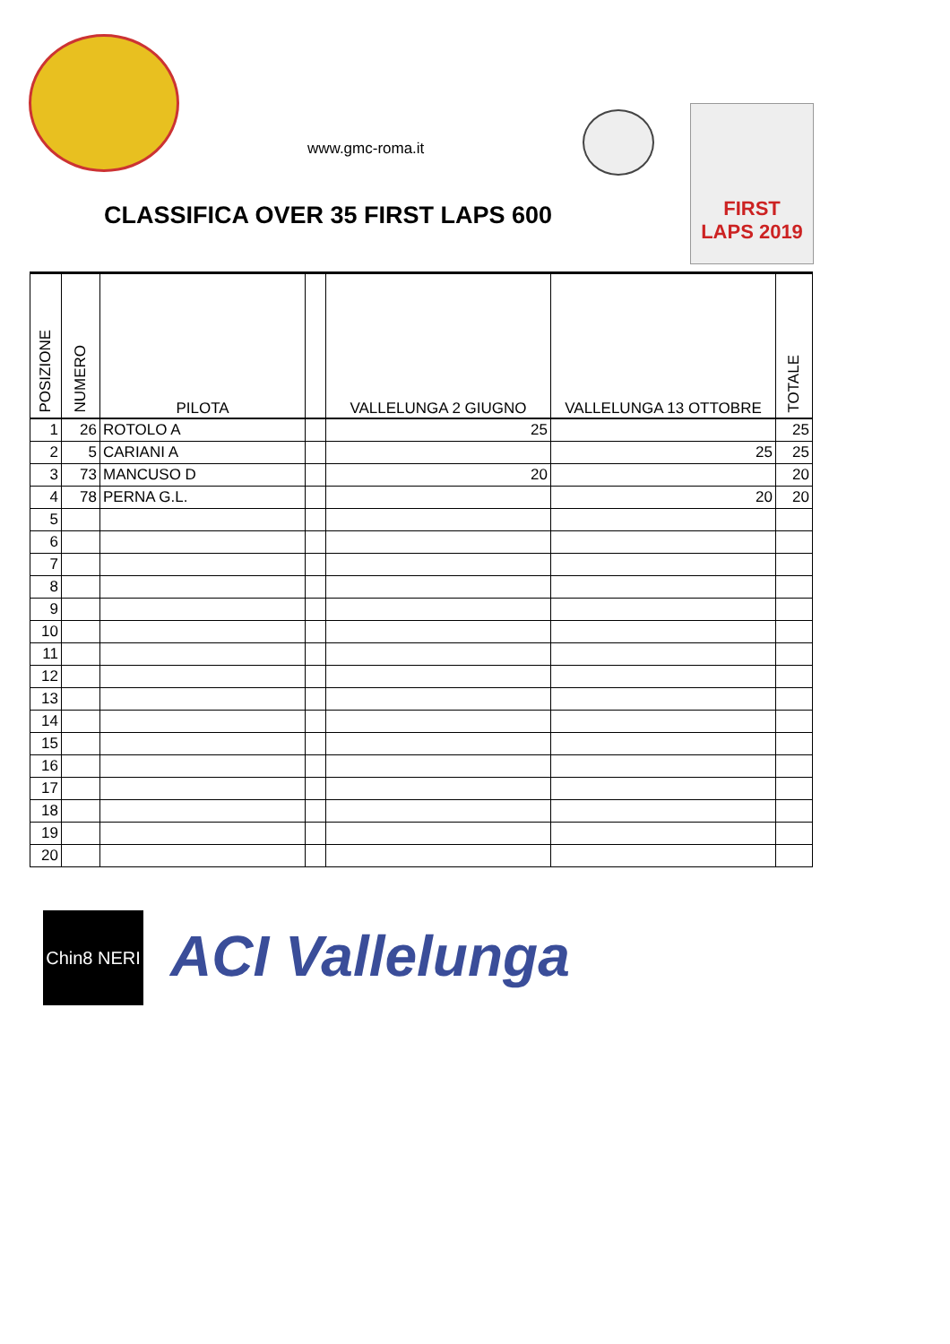www.gmc-roma.it
FIRST
LAPS 2019
CLASSIFICA OVER 35 FIRST LAPS 600
| POSIZIONE | NUMERO | PILOTA | | VALLELUNGA 2 GIUGNO | VALLELUNGA 13 OTTOBRE | TOTALE |
| --- | --- | --- | --- | --- | --- | --- |
| 1 | 26 | ROTOLO A | | 25 | | 25 |
| 2 | 5 | CARIANI A | | | 25 | 25 |
| 3 | 73 | MANCUSO D | | 20 | | 20 |
| 4 | 78 | PERNA G.L. | | | 20 | 20 |
| 5 | | | | | | |
| 6 | | | | | | |
| 7 | | | | | | |
| 8 | | | | | | |
| 9 | | | | | | |
| 10 | | | | | | |
| 11 | | | | | | |
| 12 | | | | | | |
| 13 | | | | | | |
| 14 | | | | | | |
| 15 | | | | | | |
| 16 | | | | | | |
| 17 | | | | | | |
| 18 | | | | | | |
| 19 | | | | | | |
| 20 | | | | | | |
Chin8 NERI
ACI Vallelunga